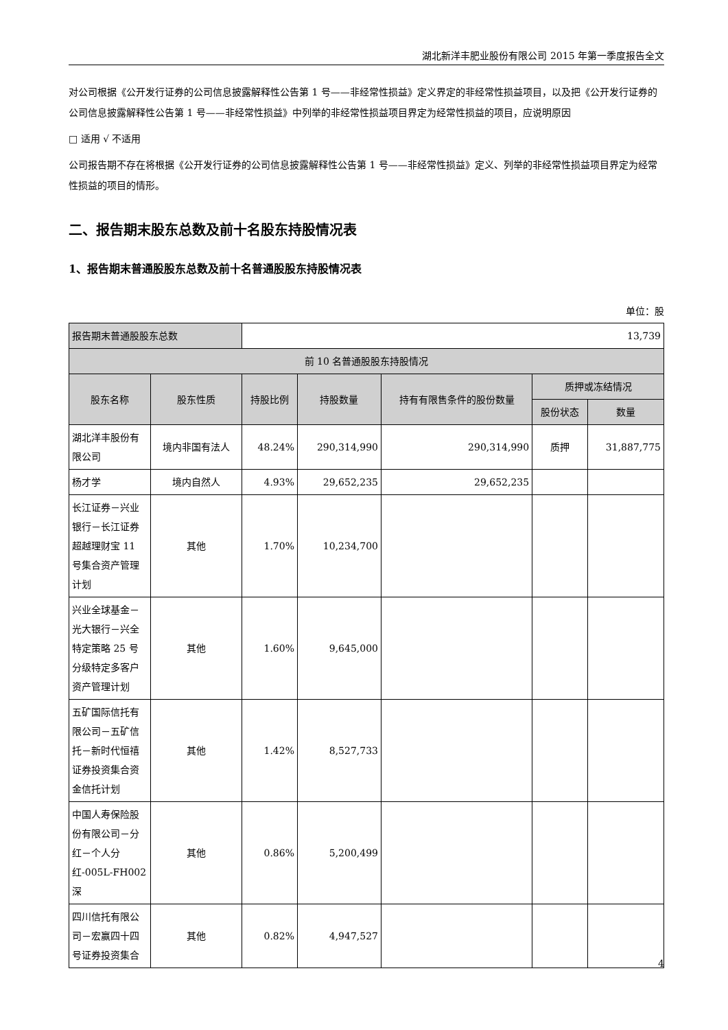湖北新洋丰肥业股份有限公司 2015 年第一季度报告全文
对公司根据《公开发行证券的公司信息披露解释性公告第 1 号——非经常性损益》定义界定的非经常性损益项目，以及把《公开发行证券的公司信息披露解释性公告第 1 号——非经常性损益》中列举的非经常性损益项目界定为经常性损益的项目，应说明原因
□ 适用 √ 不适用
公司报告期不存在将根据《公开发行证券的公司信息披露解释性公告第 1 号——非经常性损益》定义、列举的非经常性损益项目界定为经常性损益的项目的情形。
二、报告期末股东总数及前十名股东持股情况表
1、报告期末普通股股东总数及前十名普通股股东持股情况表
单位：股
| 报告期末普通股股东总数 | | 13,739 | | | | |
| 前 10 名普通股股东持股情况 | | | | | | |
| 股东名称 | 股东性质 | 持股比例 | 持股数量 | 持有有限售条件的股份数量 | 质押或冻结情况 | |
| | | | | | 股份状态 | 数量 |
| 湖北洋丰股份有限公司 | 境内非国有法人 | 48.24% | 290,314,990 | 290,314,990 | 质押 | 31,887,775 |
| 杨才学 | 境内自然人 | 4.93% | 29,652,235 | 29,652,235 | | |
| 长江证券－兴业银行－长江证券超越理财宝 11 号集合资产管理计划 | 其他 | 1.70% | 10,234,700 | | | |
| 兴业全球基金－光大银行－兴全特定策略 25 号分级特定多客户资产管理计划 | 其他 | 1.60% | 9,645,000 | | | |
| 五矿国际信托有限公司－五矿信托－新时代恒禧证券投资集合资金信托计划 | 其他 | 1.42% | 8,527,733 | | | |
| 中国人寿保险股份有限公司－分红－个人分红-005L-FH002 深 | 其他 | 0.86% | 5,200,499 | | | |
| 四川信托有限公司－宏赢四十四号证券投资集合 | 其他 | 0.82% | 4,947,527 | | | |
4